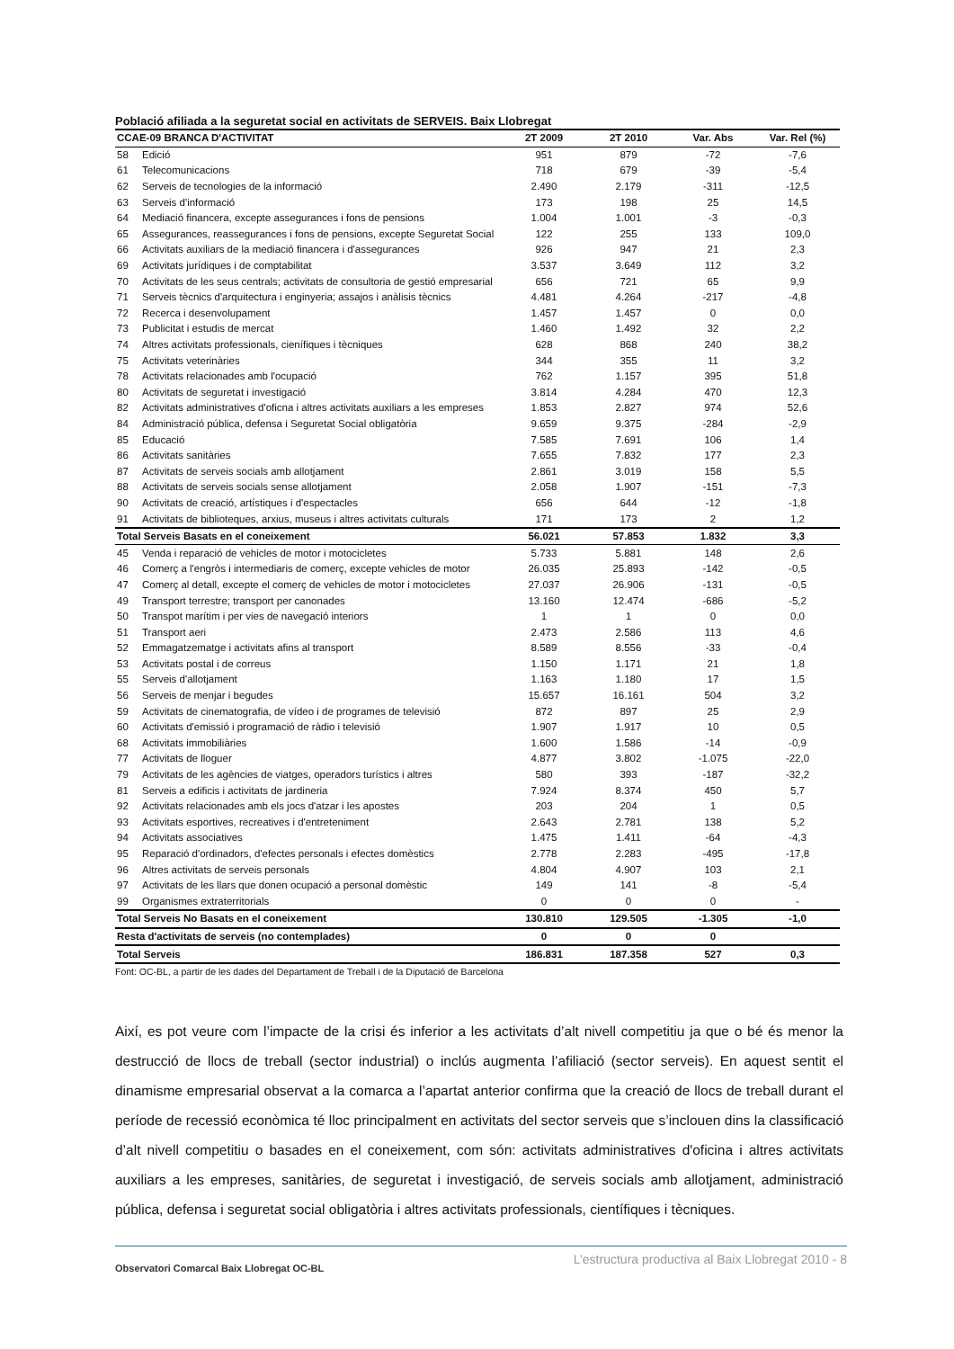Població afiliada a la seguretat social en activitats de SERVEIS. Baix Llobregat
| CCAE-09 BRANCA D'ACTIVITAT | | 2T 2009 | 2T 2010 | Var. Abs | Var. Rel (%) |
| --- | --- | --- | --- | --- | --- |
| 58 | Edició | 951 | 879 | -72 | -7,6 |
| 61 | Telecomunicacions | 718 | 679 | -39 | -5,4 |
| 62 | Serveis de tecnologies de la informació | 2.490 | 2.179 | -311 | -12,5 |
| 63 | Serveis d'informació | 173 | 198 | 25 | 14,5 |
| 64 | Mediació financera, excepte assegurances i fons de pensions | 1.004 | 1.001 | -3 | -0,3 |
| 65 | Assegurances, reassegurances i fons de pensions, excepte Seguretat Social | 122 | 255 | 133 | 109,0 |
| 66 | Activitats auxiliars de la mediació financera i d'assegurances | 926 | 947 | 21 | 2,3 |
| 69 | Activitats jurídiques i de comptabilitat | 3.537 | 3.649 | 112 | 3,2 |
| 70 | Activitats de les seus centrals; activitats de consultoria de gestió empresarial | 656 | 721 | 65 | 9,9 |
| 71 | Serveis tècnics d'arquitectura i enginyeria; assajos i anàlisis tècnics | 4.481 | 4.264 | -217 | -4,8 |
| 72 | Recerca i desenvolupament | 1.457 | 1.457 | 0 | 0,0 |
| 73 | Publicitat i estudis de mercat | 1.460 | 1.492 | 32 | 2,2 |
| 74 | Altres activitats professionals, cienífiques i tècniques | 628 | 868 | 240 | 38,2 |
| 75 | Activitats veterinàries | 344 | 355 | 11 | 3,2 |
| 78 | Activitats relacionades amb l'ocupació | 762 | 1.157 | 395 | 51,8 |
| 80 | Activitats de seguretat i investigació | 3.814 | 4.284 | 470 | 12,3 |
| 82 | Activitats administratives d'oficna i altres activitats auxiliars a les empreses | 1.853 | 2.827 | 974 | 52,6 |
| 84 | Administració pública, defensa i Seguretat Social obligatòria | 9.659 | 9.375 | -284 | -2,9 |
| 85 | Educació | 7.585 | 7.691 | 106 | 1,4 |
| 86 | Activitats sanitàries | 7.655 | 7.832 | 177 | 2,3 |
| 87 | Activitats de serveis socials amb allotjament | 2.861 | 3.019 | 158 | 5,5 |
| 88 | Activitats de serveis socials sense allotjament | 2.058 | 1.907 | -151 | -7,3 |
| 90 | Activitats de creació, artístiques i d'espectacles | 656 | 644 | -12 | -1,8 |
| 91 | Activitats de biblioteques, arxius, museus i altres activitats culturals | 171 | 173 | 2 | 1,2 |
| Total Serveis Basats en el coneixement | | 56.021 | 57.853 | 1.832 | 3,3 |
| 45 | Venda i reparació de vehicles de motor i motocicletes | 5.733 | 5.881 | 148 | 2,6 |
| 46 | Comerç a l'engròs i intermediaris de comerç, excepte vehicles de motor | 26.035 | 25.893 | -142 | -0,5 |
| 47 | Comerç al detall, excepte el comerç de vehicles de motor i motocicletes | 27.037 | 26.906 | -131 | -0,5 |
| 49 | Transport terrestre; transport per canonades | 13.160 | 12.474 | -686 | -5,2 |
| 50 | Transpot marítim i per vies de navegació interiors | 1 | 1 | 0 | 0,0 |
| 51 | Transport aeri | 2.473 | 2.586 | 113 | 4,6 |
| 52 | Emmagatzematge i activitats afins al transport | 8.589 | 8.556 | -33 | -0,4 |
| 53 | Activitats postal i de correus | 1.150 | 1.171 | 21 | 1,8 |
| 55 | Serveis d'allotjament | 1.163 | 1.180 | 17 | 1,5 |
| 56 | Serveis de menjar i begudes | 15.657 | 16.161 | 504 | 3,2 |
| 59 | Activitats de cinematografia, de vídeo i de programes de televisió | 872 | 897 | 25 | 2,9 |
| 60 | Activitats d'emissió i programació de ràdio i televisió | 1.907 | 1.917 | 10 | 0,5 |
| 68 | Activitats immobiliàries | 1.600 | 1.586 | -14 | -0,9 |
| 77 | Activitats de lloguer | 4.877 | 3.802 | -1.075 | -22,0 |
| 79 | Activitats de les agències de viatges, operadors turístics i altres | 580 | 393 | -187 | -32,2 |
| 81 | Serveis a edificis i activitats de jardineria | 7.924 | 8.374 | 450 | 5,7 |
| 92 | Activitats relacionades amb els jocs d'atzar i les apostes | 203 | 204 | 1 | 0,5 |
| 93 | Activitats esportives, recreatives i d'entreteniment | 2.643 | 2.781 | 138 | 5,2 |
| 94 | Activitats associatives | 1.475 | 1.411 | -64 | -4,3 |
| 95 | Reparació d'ordinadors, d'efectes personals i efectes domèstics | 2.778 | 2.283 | -495 | -17,8 |
| 96 | Altres activitats de serveis personals | 4.804 | 4.907 | 103 | 2,1 |
| 97 | Activitats de les llars que donen ocupació a personal domèstic | 149 | 141 | -8 | -5,4 |
| 99 | Organismes extraterritorials | 0 | 0 | 0 | - |
| Total Serveis No Basats en el coneixement | | 130.810 | 129.505 | -1.305 | -1,0 |
| Resta d'activitats de serveis (no contemplades) | | 0 | 0 | 0 | |
| Total Serveis | | 186.831 | 187.358 | 527 | 0,3 |
Font: OC-BL, a partir de les dades del Departament de Treball i de la Diputació de Barcelona
Així, es pot veure com l’impacte de la crisi és inferior a les activitats d’alt nivell competitiu ja que o bé és menor la destrucció de llocs de treball (sector industrial) o inclús augmenta l’afiliació (sector serveis). En aquest sentit el dinamisme empresarial observat a la comarca a l’apartat anterior confirma que la creació de llocs de treball durant el període de recessió econòmica té lloc principalment en activitats del sector serveis que s’inclouen dins la classificació d’alt nivell competitiu o basades en el coneixement, com són: activitats administratives d'oficina i altres activitats auxiliars a les empreses, sanitàries, de seguretat i investigació, de serveis socials amb allotjament, administració pública, defensa i seguretat social obligatòria i altres activitats professionals, científiques i tècniques.
Observatori Comarcal Baix Llobregat OC-BL
L’estructura productiva al Baix Llobregat 2010 - 8